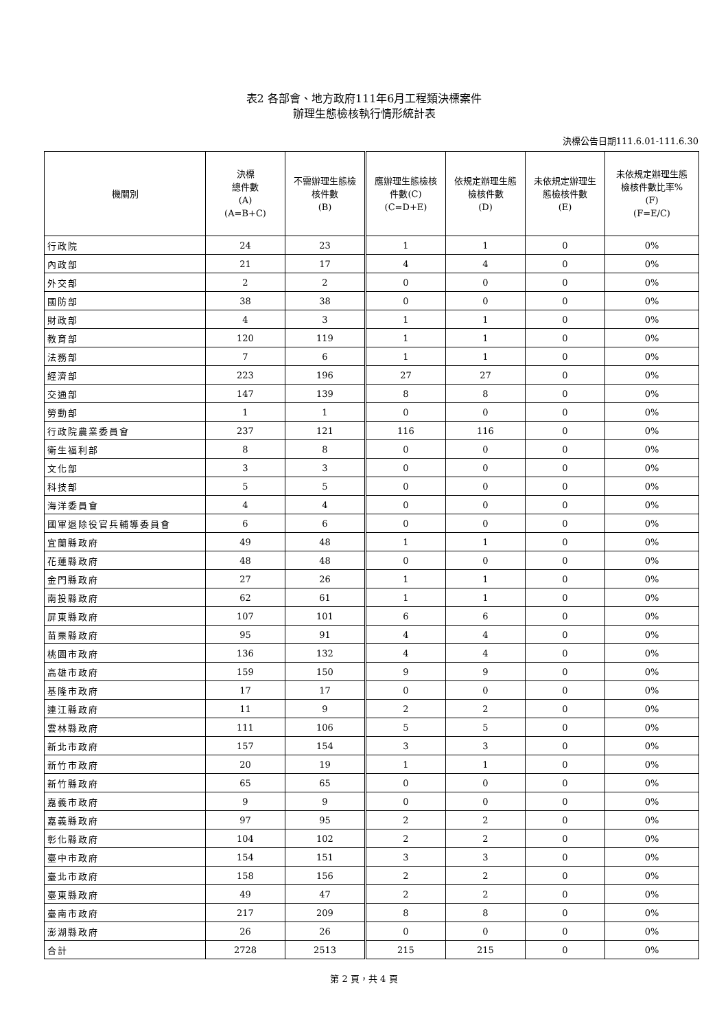表2 各部會、地方政府111年6月工程類決標案件
辦理生態檢核執行情形統計表
決標公告日期111.6.01-111.6.30
| 機關別 | 決標 總件數 (A) (A=B+C) | 不需辦理生態檢 核件數 (B) | 應辦理生態檢核 件數(C) (C=D+E) | 依規定辦理生態 檢核件數 (D) | 未依規定辦理生 態檢核件數 (E) | 未依規定辦理生態 檢核件數比率% (F) (F=E/C) |
| --- | --- | --- | --- | --- | --- | --- |
| 行政院 | 24 | 23 | 1 | 1 | 0 | 0% |
| 內政部 | 21 | 17 | 4 | 4 | 0 | 0% |
| 外交部 | 2 | 2 | 0 | 0 | 0 | 0% |
| 國防部 | 38 | 38 | 0 | 0 | 0 | 0% |
| 財政部 | 4 | 3 | 1 | 1 | 0 | 0% |
| 教育部 | 120 | 119 | 1 | 1 | 0 | 0% |
| 法務部 | 7 | 6 | 1 | 1 | 0 | 0% |
| 經濟部 | 223 | 196 | 27 | 27 | 0 | 0% |
| 交通部 | 147 | 139 | 8 | 8 | 0 | 0% |
| 勞動部 | 1 | 1 | 0 | 0 | 0 | 0% |
| 行政院農業委員會 | 237 | 121 | 116 | 116 | 0 | 0% |
| 衛生福利部 | 8 | 8 | 0 | 0 | 0 | 0% |
| 文化部 | 3 | 3 | 0 | 0 | 0 | 0% |
| 科技部 | 5 | 5 | 0 | 0 | 0 | 0% |
| 海洋委員會 | 4 | 4 | 0 | 0 | 0 | 0% |
| 國軍退除役官兵輔導委員會 | 6 | 6 | 0 | 0 | 0 | 0% |
| 宜蘭縣政府 | 49 | 48 | 1 | 1 | 0 | 0% |
| 花蓮縣政府 | 48 | 48 | 0 | 0 | 0 | 0% |
| 金門縣政府 | 27 | 26 | 1 | 1 | 0 | 0% |
| 南投縣政府 | 62 | 61 | 1 | 1 | 0 | 0% |
| 屏東縣政府 | 107 | 101 | 6 | 6 | 0 | 0% |
| 苗栗縣政府 | 95 | 91 | 4 | 4 | 0 | 0% |
| 桃園市政府 | 136 | 132 | 4 | 4 | 0 | 0% |
| 高雄市政府 | 159 | 150 | 9 | 9 | 0 | 0% |
| 基隆市政府 | 17 | 17 | 0 | 0 | 0 | 0% |
| 連江縣政府 | 11 | 9 | 2 | 2 | 0 | 0% |
| 雲林縣政府 | 111 | 106 | 5 | 5 | 0 | 0% |
| 新北市政府 | 157 | 154 | 3 | 3 | 0 | 0% |
| 新竹市政府 | 20 | 19 | 1 | 1 | 0 | 0% |
| 新竹縣政府 | 65 | 65 | 0 | 0 | 0 | 0% |
| 嘉義市政府 | 9 | 9 | 0 | 0 | 0 | 0% |
| 嘉義縣政府 | 97 | 95 | 2 | 2 | 0 | 0% |
| 彰化縣政府 | 104 | 102 | 2 | 2 | 0 | 0% |
| 臺中市政府 | 154 | 151 | 3 | 3 | 0 | 0% |
| 臺北市政府 | 158 | 156 | 2 | 2 | 0 | 0% |
| 臺東縣政府 | 49 | 47 | 2 | 2 | 0 | 0% |
| 臺南市政府 | 217 | 209 | 8 | 8 | 0 | 0% |
| 澎湖縣政府 | 26 | 26 | 0 | 0 | 0 | 0% |
| 合計 | 2728 | 2513 | 215 | 215 | 0 | 0% |
第 2 頁，共 4 頁